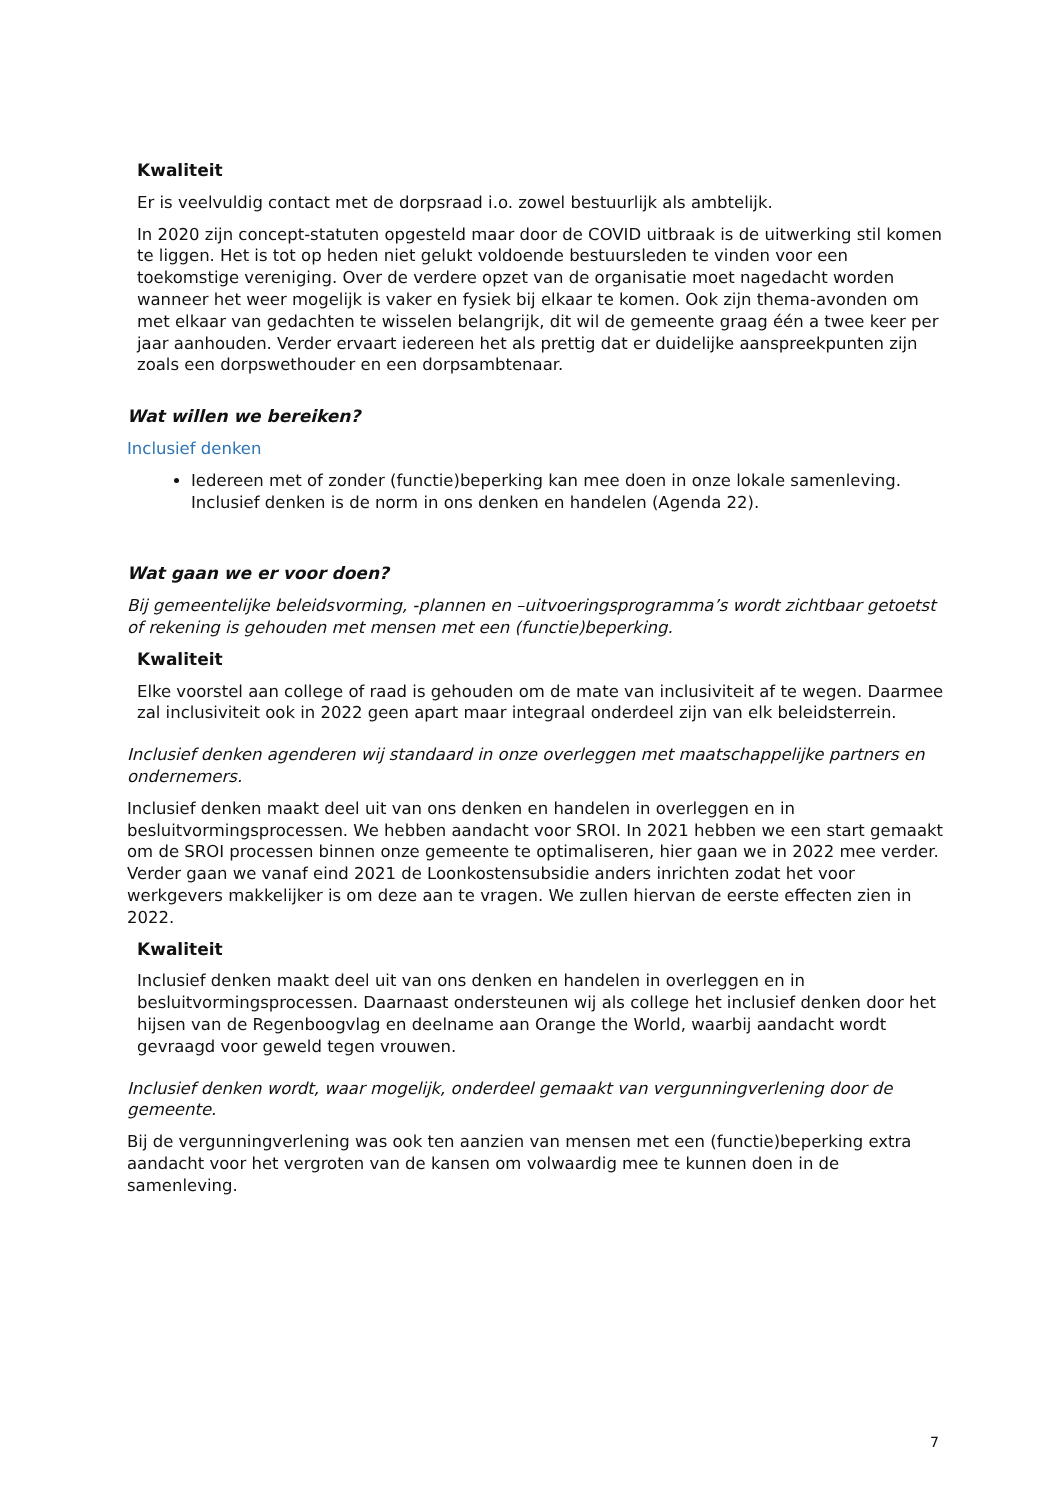Kwaliteit
Er is veelvuldig contact met de dorpsraad i.o. zowel bestuurlijk als ambtelijk.
In 2020 zijn concept-statuten opgesteld maar door de COVID uitbraak is de uitwerking stil komen te liggen. Het is tot op heden niet gelukt voldoende bestuursleden te vinden voor een toekomstige vereniging. Over de verdere opzet van de organisatie moet nagedacht worden wanneer het weer mogelijk is vaker en fysiek bij elkaar te komen. Ook zijn thema-avonden om met elkaar van gedachten te wisselen belangrijk, dit wil de gemeente graag één a twee keer per jaar aanhouden. Verder ervaart iedereen het als prettig dat er duidelijke aanspreekpunten zijn zoals een dorpswethouder en een dorpsambtenaar.
Wat willen we bereiken?
Inclusief denken
Iedereen met of zonder (functie)beperking kan mee doen in onze lokale samenleving. Inclusief denken is de norm in ons denken en handelen (Agenda 22).
Wat gaan we er voor doen?
Bij gemeentelijke beleidsvorming, -plannen en –uitvoeringsprogramma’s wordt zichtbaar getoetst of rekening is gehouden met mensen met een (functie)beperking.
Kwaliteit
Elke voorstel aan college of raad is gehouden om de mate van inclusiviteit af te wegen. Daarmee zal inclusiviteit ook in 2022 geen apart maar integraal onderdeel zijn van elk beleidsterrein.
Inclusief denken agenderen wij standaard in onze overleggen met maatschappelijke partners en ondernemers.
Inclusief denken maakt deel uit van ons denken en handelen in overleggen en in besluitvormingsprocessen. We hebben aandacht voor SROI. In 2021 hebben we een start gemaakt om de SROI processen binnen onze gemeente te optimaliseren, hier gaan we in 2022 mee verder. Verder gaan we vanaf eind 2021 de Loonkostensubsidie anders inrichten zodat het voor werkgevers makkelijker is om deze aan te vragen. We zullen hiervan de eerste effecten zien in 2022.
Kwaliteit
Inclusief denken maakt deel uit van ons denken en handelen in overleggen en in besluitvormingsprocessen. Daarnaast ondersteunen wij als college het inclusief denken door het hijsen van de Regenboogvlag en deelname aan Orange the World, waarbij aandacht wordt gevraagd voor geweld tegen vrouwen.
Inclusief denken wordt, waar mogelijk, onderdeel gemaakt van vergunningverlening door de gemeente.
Bij de vergunningverlening was ook ten aanzien van mensen met een (functie)beperking extra aandacht voor het vergroten van de kansen om volwaardig mee te kunnen doen in de samenleving.
7